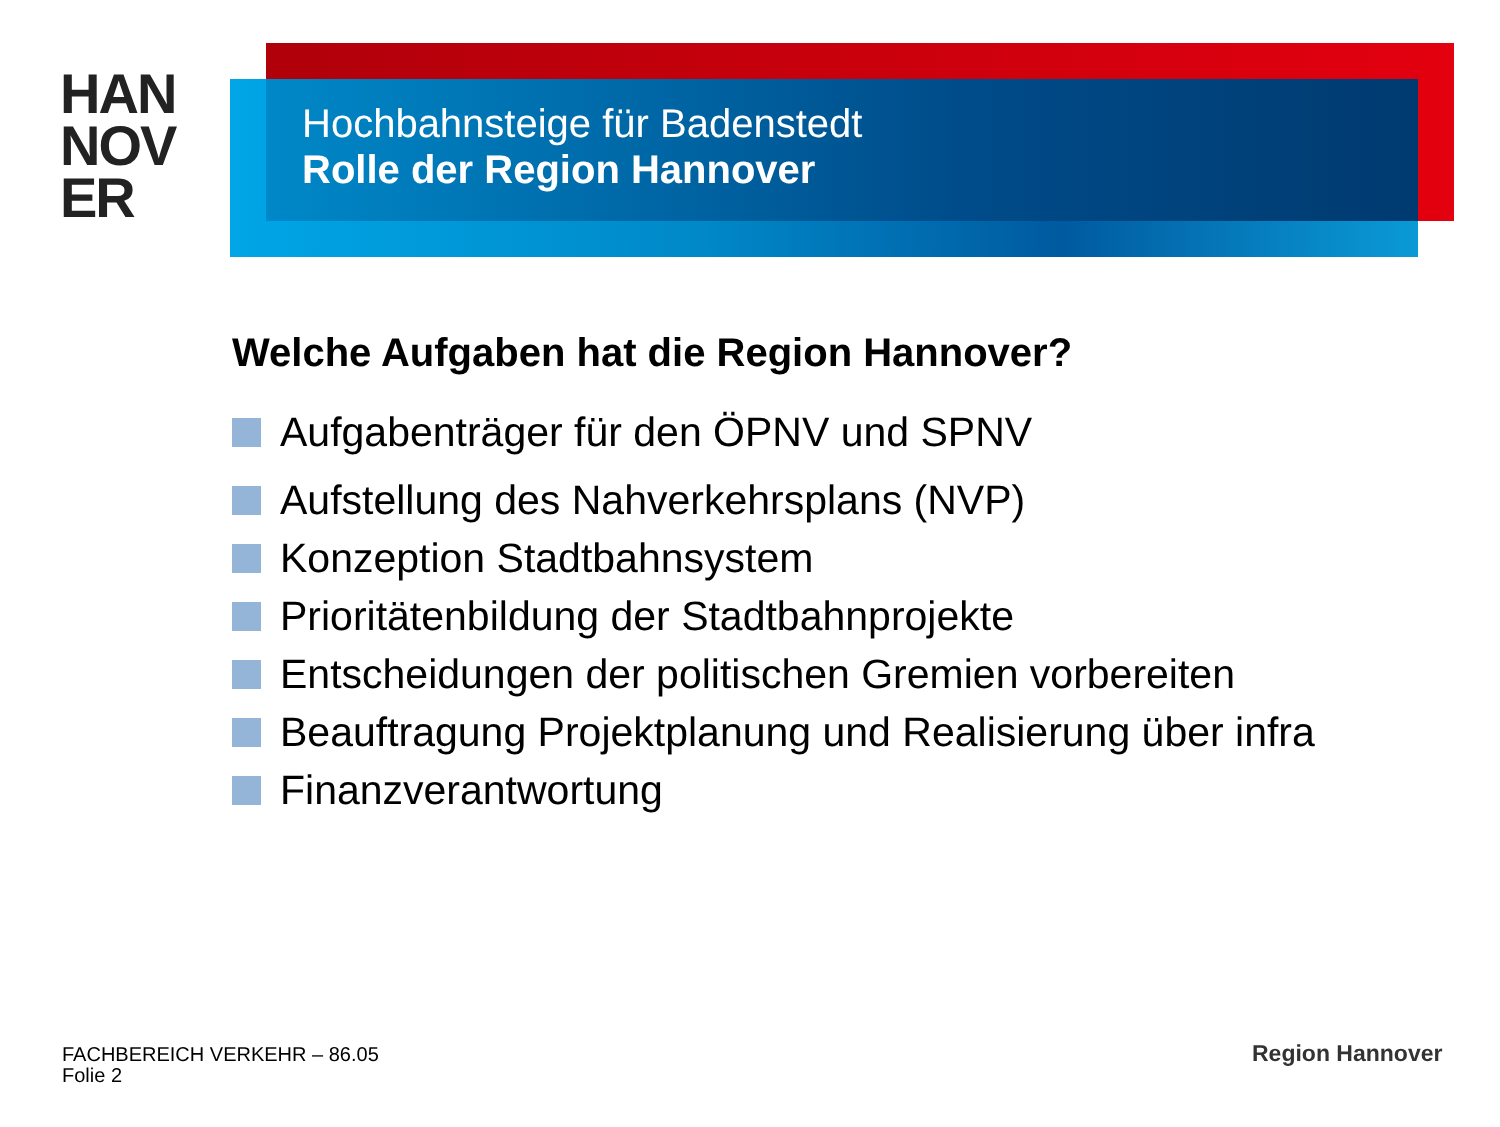HAN
NOV
ER
Hochbahnsteige für Badenstedt
Rolle der Region Hannover
Welche Aufgaben hat die Region Hannover?
Aufgabenträger für den ÖPNV und SPNV
Aufstellung des Nahverkehrsplans (NVP)
Konzeption Stadtbahnsystem
Prioritätenbildung der Stadtbahnprojekte
Entscheidungen der politischen Gremien vorbereiten
Beauftragung Projektplanung und Realisierung über infra
Finanzverantwortung
FACHBEREICH VERKEHR – 86.05
Folie 2
Region Hannover